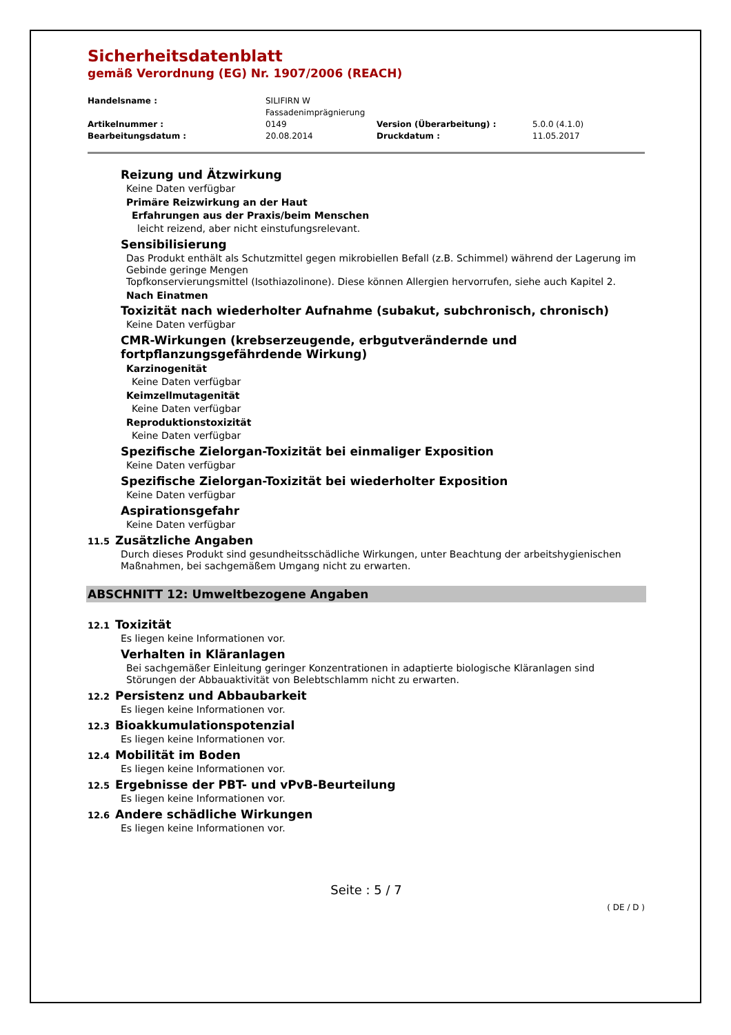Sicherheitsdatenblatt
gemäß Verordnung (EG) Nr. 1907/2006 (REACH)
| Handelsname : | SILIFIRN W Fassadenimprägnierung | | |
| Artikelnummer : | 0149 | Version (Überarbeitung) : | 5.0.0 (4.1.0) |
| Bearbeitungsdatum : | 20.08.2014 | Druckdatum : | 11.05.2017 |
Reizung und Ätzwirkung
Keine Daten verfügbar
Primäre Reizwirkung an der Haut
Erfahrungen aus der Praxis/beim Menschen
leicht reizend, aber nicht einstufungsrelevant.
Sensibilisierung
Das Produkt enthält als Schutzmittel gegen mikrobiellen Befall (z.B. Schimmel) während der Lagerung im Gebinde geringe Mengen
Topfkonservierungsmittel (Isothiazolinone). Diese können Allergien hervorrufen, siehe auch Kapitel 2.
Nach Einatmen
Toxizität nach wiederholter Aufnahme (subakut, subchronisch, chronisch)
Keine Daten verfügbar
CMR-Wirkungen (krebserzeugende, erbgutverändernde und
fortpflanzungsgefährdende Wirkung)
Karzinogenität
Keine Daten verfügbar
Keimzellmutagenität
Keine Daten verfügbar
Reproduktionstoxizität
Keine Daten verfügbar
Spezifische Zielorgan-Toxizität bei einmaliger Exposition
Keine Daten verfügbar
Spezifische Zielorgan-Toxizität bei wiederholter Exposition
Keine Daten verfügbar
Aspirationsgefahr
Keine Daten verfügbar
11.5 Zusätzliche Angaben
Durch dieses Produkt sind gesundheitsschädliche Wirkungen, unter Beachtung der arbeitshygienischen Maßnahmen, bei sachgemäßem Umgang nicht zu erwarten.
ABSCHNITT 12: Umweltbezogene Angaben
12.1 Toxizität
Es liegen keine Informationen vor.
Verhalten in Kläranlagen
Bei sachgemäßer Einleitung geringer Konzentrationen in adaptierte biologische Kläranlagen sind Störungen der Abbauaktivität von Belebtschlamm nicht zu erwarten.
12.2 Persistenz und Abbaubarkeit
Es liegen keine Informationen vor.
12.3 Bioakkumulationspotenzial
Es liegen keine Informationen vor.
12.4 Mobilität im Boden
Es liegen keine Informationen vor.
12.5 Ergebnisse der PBT- und vPvB-Beurteilung
Es liegen keine Informationen vor.
12.6 Andere schädliche Wirkungen
Es liegen keine Informationen vor.
Seite : 5 / 7
( DE / D )